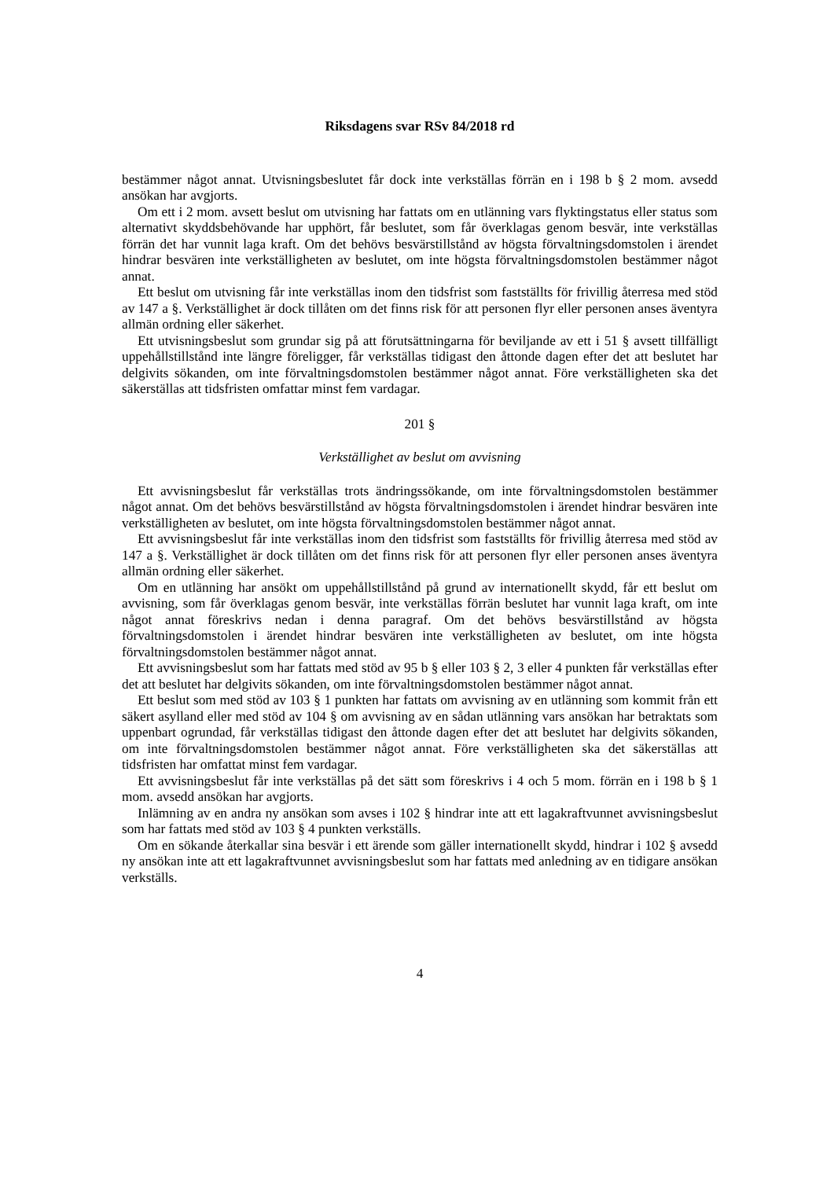Riksdagens svar RSv 84/2018 rd
bestämmer något annat. Utvisningsbeslutet får dock inte verkställas förrän en i 198 b § 2 mom. avsedd ansökan har avgjorts.
Om ett i 2 mom. avsett beslut om utvisning har fattats om en utlänning vars flyktingstatus eller status som alternativt skyddsbehövande har upphört, får beslutet, som får överklagas genom besvär, inte verkställas förrän det har vunnit laga kraft. Om det behövs besvärstillstånd av högsta förvaltningsdomstolen i ärendet hindrar besvären inte verkställigheten av beslutet, om inte högsta förvaltningsdomstolen bestämmer något annat.
Ett beslut om utvisning får inte verkställas inom den tidsfrist som fastställts för frivillig återresa med stöd av 147 a §. Verkställighet är dock tillåten om det finns risk för att personen flyr eller personen anses äventyra allmän ordning eller säkerhet.
Ett utvisningsbeslut som grundar sig på att förutsättningarna för beviljande av ett i 51 § avsett tillfälligt uppehållstillstånd inte längre föreligger, får verkställas tidigast den åttonde dagen efter det att beslutet har delgivits sökanden, om inte förvaltningsdomstolen bestämmer något annat. Före verkställigheten ska det säkerställas att tidsfristen omfattar minst fem vardagar.
201 §
Verkställighet av beslut om avvisning
Ett avvisningsbeslut får verkställas trots ändringssökande, om inte förvaltningsdomstolen bestämmer något annat. Om det behövs besvärstillstånd av högsta förvaltningsdomstolen i ärendet hindrar besvären inte verkställigheten av beslutet, om inte högsta förvaltningsdomstolen bestämmer något annat.
Ett avvisningsbeslut får inte verkställas inom den tidsfrist som fastställts för frivillig återresa med stöd av 147 a §. Verkställighet är dock tillåten om det finns risk för att personen flyr eller personen anses äventyra allmän ordning eller säkerhet.
Om en utlänning har ansökt om uppehållstillstånd på grund av internationellt skydd, får ett beslut om avvisning, som får överklagas genom besvär, inte verkställas förrän beslutet har vunnit laga kraft, om inte något annat föreskrivs nedan i denna paragraf. Om det behövs besvärstillstånd av högsta förvaltningsdomstolen i ärendet hindrar besvären inte verkställigheten av beslutet, om inte högsta förvaltningsdomstolen bestämmer något annat.
Ett avvisningsbeslut som har fattats med stöd av 95 b § eller 103 § 2, 3 eller 4 punkten får verkställas efter det att beslutet har delgivits sökanden, om inte förvaltningsdomstolen bestämmer något annat.
Ett beslut som med stöd av 103 § 1 punkten har fattats om avvisning av en utlänning som kommit från ett säkert asylland eller med stöd av 104 § om avvisning av en sådan utlänning vars ansökan har betraktats som uppenbart ogrundad, får verkställas tidigast den åttonde dagen efter det att beslutet har delgivits sökanden, om inte förvaltningsdomstolen bestämmer något annat. Före verkställigheten ska det säkerställas att tidsfristen har omfattat minst fem vardagar.
Ett avvisningsbeslut får inte verkställas på det sätt som föreskrivs i 4 och 5 mom. förrän en i 198 b § 1 mom. avsedd ansökan har avgjorts.
Inlämning av en andra ny ansökan som avses i 102 § hindrar inte att ett lagakraftvunnet avvisningsbeslut som har fattats med stöd av 103 § 4 punkten verkställs.
Om en sökande återkallar sina besvär i ett ärende som gäller internationellt skydd, hindrar i 102 § avsedd ny ansökan inte att ett lagakraftvunnet avvisningsbeslut som har fattats med anledning av en tidigare ansökan verkställs.
4